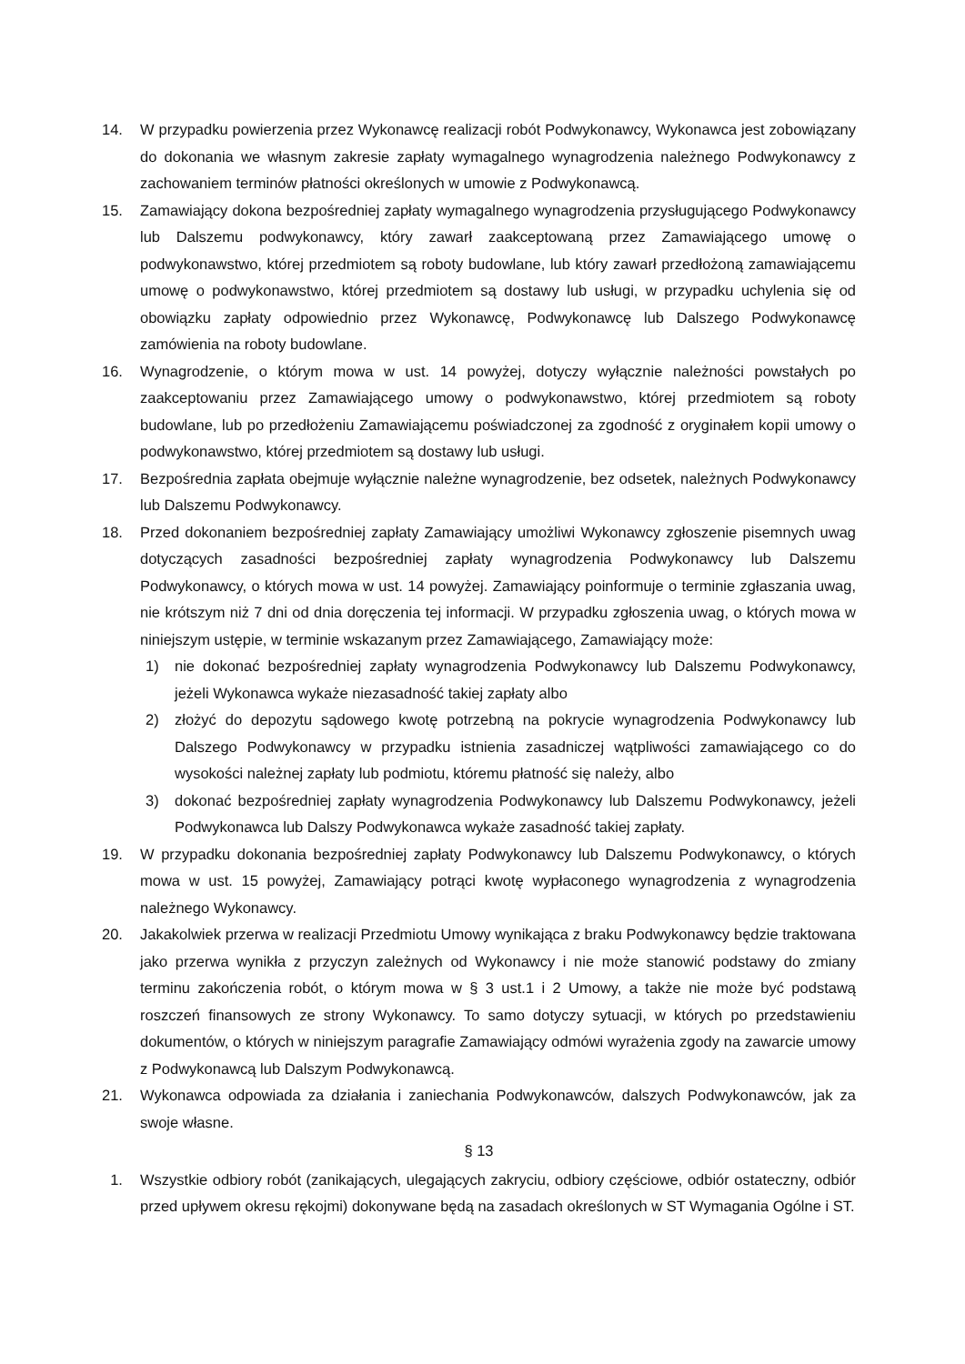14. W przypadku powierzenia przez Wykonawcę realizacji robót Podwykonawcy, Wykonawca jest zobowiązany do dokonania we własnym zakresie zapłaty wymagalnego wynagrodzenia należnego Podwykonawcy z zachowaniem terminów płatności określonych w umowie z Podwykonawcą.
15. Zamawiający dokona bezpośredniej zapłaty wymagalnego wynagrodzenia przysługującego Podwykonawcy lub Dalszemu podwykonawcy, który zawarł zaakceptowaną przez Zamawiającego umowę o podwykonawstwo, której przedmiotem są roboty budowlane, lub który zawarł przedłożoną zamawiającemu umowę o podwykonawstwo, której przedmiotem są dostawy lub usługi, w przypadku uchylenia się od obowiązku zapłaty odpowiednio przez Wykonawcę, Podwykonawcę lub Dalszego Podwykonawcę zamówienia na roboty budowlane.
16. Wynagrodzenie, o którym mowa w ust. 14 powyżej, dotyczy wyłącznie należności powstałych po zaakceptowaniu przez Zamawiającego umowy o podwykonawstwo, której przedmiotem są roboty budowlane, lub po przedłożeniu Zamawiającemu poświadczonej za zgodność z oryginałem kopii umowy o podwykonawstwo, której przedmiotem są dostawy lub usługi.
17. Bezpośrednia zapłata obejmuje wyłącznie należne wynagrodzenie, bez odsetek, należnych Podwykonawcy lub Dalszemu Podwykonawcy.
18. Przed dokonaniem bezpośredniej zapłaty Zamawiający umożliwi Wykonawcy zgłoszenie pisemnych uwag dotyczących zasadności bezpośredniej zapłaty wynagrodzenia Podwykonawcy lub Dalszemu Podwykonawcy, o których mowa w ust. 14 powyżej. Zamawiający poinformuje o terminie zgłaszania uwag, nie krótszym niż 7 dni od dnia doręczenia tej informacji. W przypadku zgłoszenia uwag, o których mowa w niniejszym ustępie, w terminie wskazanym przez Zamawiającego, Zamawiający może:
1) nie dokonać bezpośredniej zapłaty wynagrodzenia Podwykonawcy lub Dalszemu Podwykonawcy, jeżeli Wykonawca wykaże niezasadność takiej zapłaty albo
2) złożyć do depozytu sądowego kwotę potrzebną na pokrycie wynagrodzenia Podwykonawcy lub Dalszego Podwykonawcy w przypadku istnienia zasadniczej wątpliwości zamawiającego co do wysokości należnej zapłaty lub podmiotu, któremu płatność się należy, albo
3) dokonać bezpośredniej zapłaty wynagrodzenia Podwykonawcy lub Dalszemu Podwykonawcy, jeżeli Podwykonawca lub Dalszy Podwykonawca wykaże zasadność takiej zapłaty.
19. W przypadku dokonania bezpośredniej zapłaty Podwykonawcy lub Dalszemu Podwykonawcy, o których mowa w ust. 15 powyżej, Zamawiający potrąci kwotę wypłaconego wynagrodzenia z wynagrodzenia należnego Wykonawcy.
20. Jakakolwiek przerwa w realizacji Przedmiotu Umowy wynikająca z braku Podwykonawcy będzie traktowana jako przerwa wynikła z przyczyn zależnych od Wykonawcy i nie może stanowić podstawy do zmiany terminu zakończenia robót, o którym mowa w § 3 ust.1 i 2 Umowy, a także nie może być podstawą roszczeń finansowych ze strony Wykonawcy. To samo dotyczy sytuacji, w których po przedstawieniu dokumentów, o których w niniejszym paragrafie Zamawiający odmówi wyrażenia zgody na zawarcie umowy z Podwykonawcą lub Dalszym Podwykonawcą.
21. Wykonawca odpowiada za działania i zaniechania Podwykonawców, dalszych Podwykonawców, jak za swoje własne.
§ 13
1. Wszystkie odbiory robót (zanikających, ulegających zakryciu, odbiory częściowe, odbiór ostateczny, odbiór przed upływem okresu rękojmi) dokonywane będą na zasadach określonych w ST Wymagania Ogólne i ST.